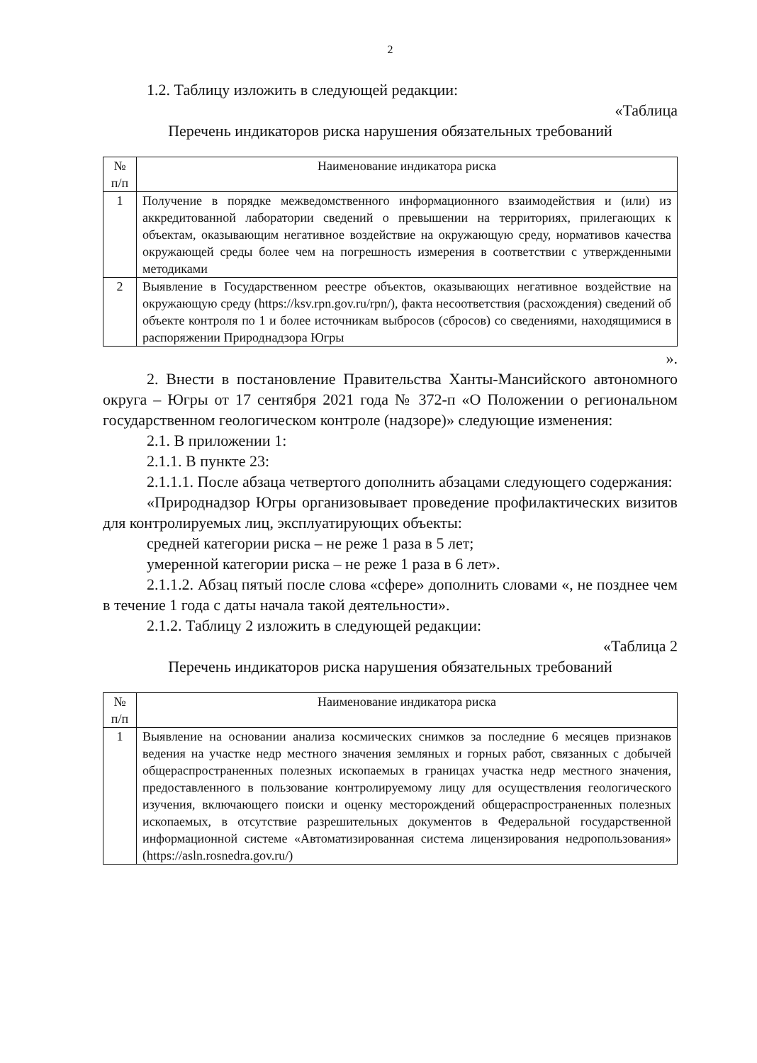2
1.2. Таблицу изложить в следующей редакции:
«Таблица
Перечень индикаторов риска нарушения обязательных требований
| № п/п | Наименование индикатора риска |
| --- | --- |
| 1 | Получение в порядке межведомственного информационного взаимодействия и (или) из аккредитованной лаборатории сведений о превышении на территориях, прилегающих к объектам, оказывающим негативное воздействие на окружающую среду, нормативов качества окружающей среды более чем на погрешность измерения в соответствии с утвержденными методиками |
| 2 | Выявление в Государственном реестре объектов, оказывающих негативное воздействие на окружающую среду (https://ksv.rpn.gov.ru/rpn/), факта несоответствия (расхождения) сведений об объекте контроля по 1 и более источникам выбросов (сбросов) со сведениями, находящимися в распоряжении Природнадзора Югры |
».
2. Внести в постановление Правительства Ханты-Мансийского автономного округа – Югры от 17 сентября 2021 года № 372-п «О Положении о региональном государственном геологическом контроле (надзоре)» следующие изменения:
2.1. В приложении 1:
2.1.1. В пункте 23:
2.1.1.1. После абзаца четвертого дополнить абзацами следующего содержания:
«Природнадзор Югры организовывает проведение профилактических визитов для контролируемых лиц, эксплуатирующих объекты:
средней категории риска – не реже 1 раза в 5 лет;
умеренной категории риска – не реже 1 раза в 6 лет».
2.1.1.2. Абзац пятый после слова «сфере» дополнить словами «, не позднее чем в течение 1 года с даты начала такой деятельности».
2.1.2. Таблицу 2 изложить в следующей редакции:
«Таблица 2
Перечень индикаторов риска нарушения обязательных требований
| № п/п | Наименование индикатора риска |
| --- | --- |
| 1 | Выявление на основании анализа космических снимков за последние 6 месяцев признаков ведения на участке недр местного значения земляных и горных работ, связанных с добычей общераспространенных полезных ископаемых в границах участка недр местного значения, предоставленного в пользование контролируемому лицу для осуществления геологического изучения, включающего поиски и оценку месторождений общераспространенных полезных ископаемых, в отсутствие разрешительных документов в Федеральной государственной информационной системе «Автоматизированная система лицензирования недропользования» (https://asln.rosnedra.gov.ru/) |